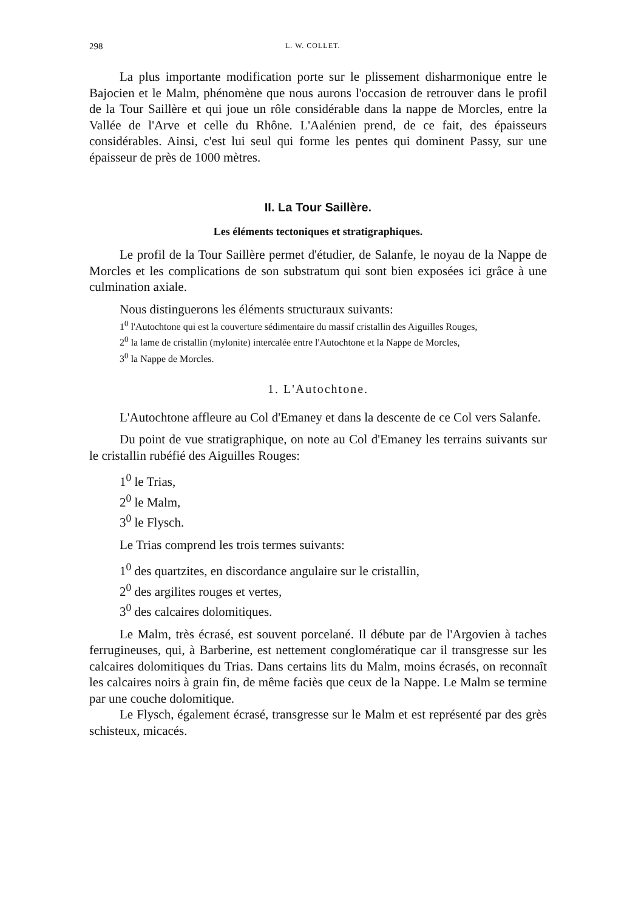298 L. W. COLLET.
La plus importante modification porte sur le plissement disharmonique entre le Bajocien et le Malm, phénomène que nous aurons l'occasion de retrouver dans le profil de la Tour Saillère et qui joue un rôle considérable dans la nappe de Morcles, entre la Vallée de l'Arve et celle du Rhône. L'Aalénien prend, de ce fait, des épaisseurs considérables. Ainsi, c'est lui seul qui forme les pentes qui dominent Passy, sur une épaisseur de près de 1000 mètres.
II. La Tour Saillère.
Les éléments tectoniques et stratigraphiques.
Le profil de la Tour Saillère permet d'étudier, de Salanfe, le noyau de la Nappe de Morcles et les complications de son substratum qui sont bien exposées ici grâce à une culmination axiale.
Nous distinguerons les éléments structuraux suivants:
1<sup>0</sup> l'Autochtone qui est la couverture sédimentaire du massif cristallin des Aiguilles Rouges,
2<sup>0</sup> la lame de cristallin (mylonite) intercalée entre l'Autochtone et la Nappe de Morcles,
3<sup>0</sup> la Nappe de Morcles.
1. L'Autochtone.
L'Autochtone affleure au Col d'Emaney et dans la descente de ce Col vers Salanfe.
Du point de vue stratigraphique, on note au Col d'Emaney les terrains suivants sur le cristallin rubéfié des Aiguilles Rouges:
1<sup>0</sup> le Trias,
2<sup>0</sup> le Malm,
3<sup>0</sup> le Flysch.
Le Trias comprend les trois termes suivants:
1<sup>0</sup> des quartzites, en discordance angulaire sur le cristallin,
2<sup>0</sup> des argilites rouges et vertes,
3<sup>0</sup> des calcaires dolomitiques.
Le Malm, très écrasé, est souvent porcelané. Il débute par de l'Argovien à taches ferrugineuses, qui, à Barberine, est nettement conglomératique car il transgresse sur les calcaires dolomitiques du Trias. Dans certains lits du Malm, moins écrasés, on reconnaît les calcaires noirs à grain fin, de même faciès que ceux de la Nappe. Le Malm se termine par une couche dolomitique.
Le Flysch, également écrasé, transgresse sur le Malm et est représenté par des grès schisteux, micacés.